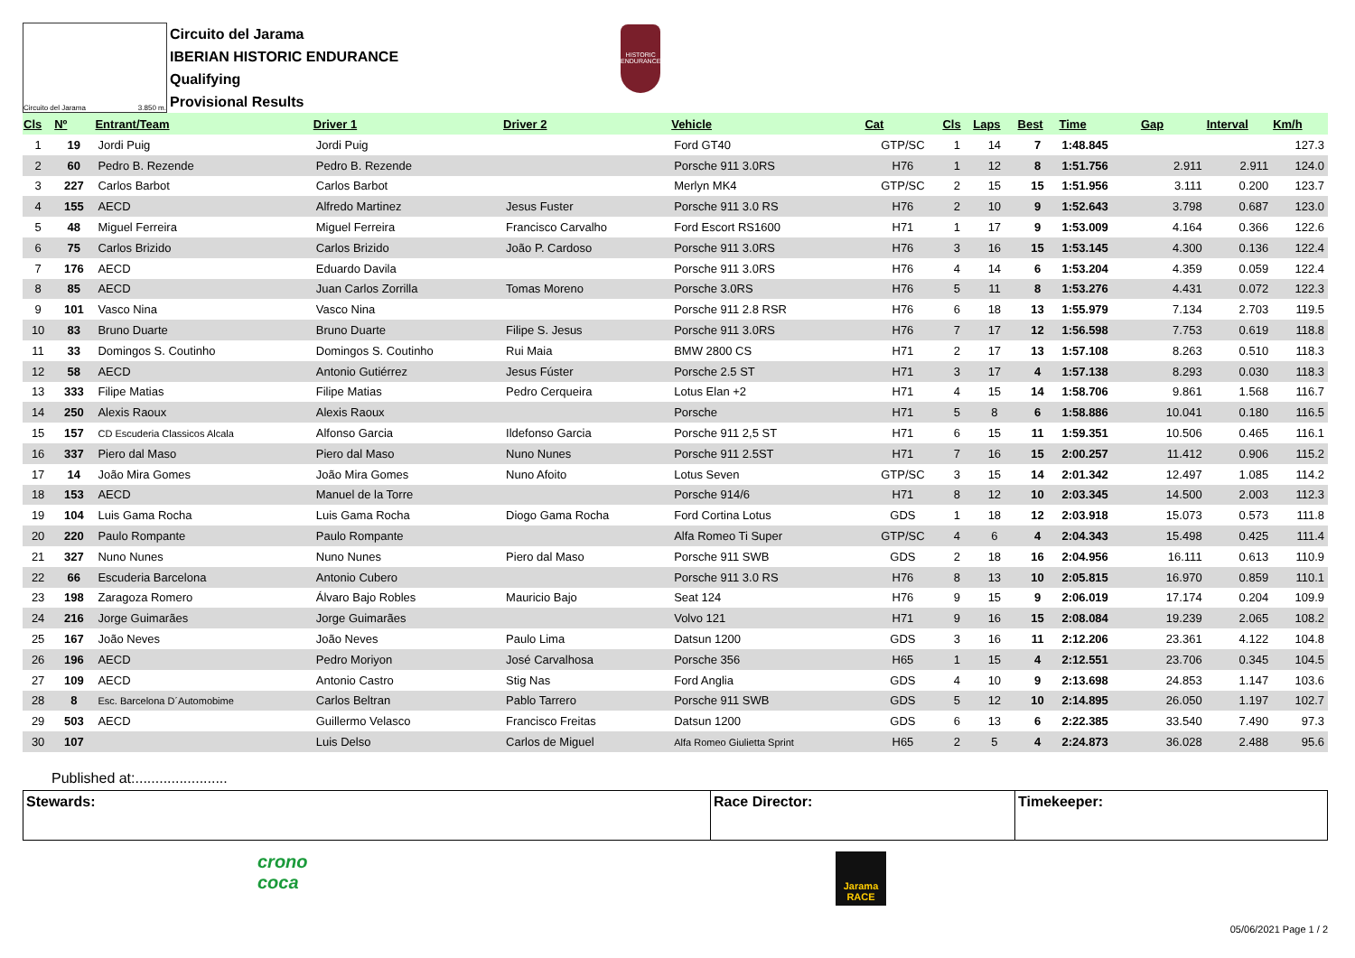Circuito del Jarama 3.850 m.
Circuito del Jarama
IBERIAN HISTORIC ENDURANCE
Qualifying
Provisional Results
HISTORIC ENDURANCE
| Cls | Nº | Entrant/Team | Driver 1 | Driver 2 | Vehicle | Cat | Cls | Laps | Best | Time | Gap | Interval | Km/h |
| --- | --- | --- | --- | --- | --- | --- | --- | --- | --- | --- | --- | --- | --- |
| 1 | 19 | Jordi Puig | Jordi Puig | | Ford GT40 | GTP/SC | 1 | 14 | 7 | 1:48.845 | | | 127.3 |
| 2 | 60 | Pedro B. Rezende | Pedro B. Rezende | | Porsche 911 3.0RS | H76 | 1 | 12 | 8 | 1:51.756 | 2.911 | 2.911 | 124.0 |
| 3 | 227 | Carlos Barbot | Carlos Barbot | | Merlyn MK4 | GTP/SC | 2 | 15 | 15 | 1:51.956 | 3.111 | 0.200 | 123.7 |
| 4 | 155 | AECD | Alfredo Martinez | Jesus Fuster | Porsche 911 3.0 RS | H76 | 2 | 10 | 9 | 1:52.643 | 3.798 | 0.687 | 123.0 |
| 5 | 48 | Miguel Ferreira | Miguel Ferreira | Francisco Carvalho | Ford Escort RS1600 | H71 | 1 | 17 | 9 | 1:53.009 | 4.164 | 0.366 | 122.6 |
| 6 | 75 | Carlos Brizido | Carlos Brizido | João P. Cardoso | Porsche 911 3.0RS | H76 | 3 | 16 | 15 | 1:53.145 | 4.300 | 0.136 | 122.4 |
| 7 | 176 | AECD | Eduardo Davila | | Porsche 911 3.0RS | H76 | 4 | 14 | 6 | 1:53.204 | 4.359 | 0.059 | 122.4 |
| 8 | 85 | AECD | Juan Carlos Zorrilla | Tomas Moreno | Porsche 3.0RS | H76 | 5 | 11 | 8 | 1:53.276 | 4.431 | 0.072 | 122.3 |
| 9 | 101 | Vasco Nina | Vasco Nina | | Porsche 911 2.8 RSR | H76 | 6 | 18 | 13 | 1:55.979 | 7.134 | 2.703 | 119.5 |
| 10 | 83 | Bruno Duarte | Bruno Duarte | Filipe S. Jesus | Porsche 911 3.0RS | H76 | 7 | 17 | 12 | 1:56.598 | 7.753 | 0.619 | 118.8 |
| 11 | 33 | Domingos S. Coutinho | Domingos S. Coutinho | Rui Maia | BMW 2800 CS | H71 | 2 | 17 | 13 | 1:57.108 | 8.263 | 0.510 | 118.3 |
| 12 | 58 | AECD | Antonio Gutiérrez | Jesus Fúster | Porsche 2.5 ST | H71 | 3 | 17 | 4 | 1:57.138 | 8.293 | 0.030 | 118.3 |
| 13 | 333 | Filipe Matias | Filipe Matias | Pedro Cerqueira | Lotus Elan +2 | H71 | 4 | 15 | 14 | 1:58.706 | 9.861 | 1.568 | 116.7 |
| 14 | 250 | Alexis Raoux | Alexis Raoux | | Porsche | H71 | 5 | 8 | 6 | 1:58.886 | 10.041 | 0.180 | 116.5 |
| 15 | 157 | CD Escuderia Classicos Alcala | Alfonso Garcia | Ildefonso Garcia | Porsche 911 2,5 ST | H71 | 6 | 15 | 11 | 1:59.351 | 10.506 | 0.465 | 116.1 |
| 16 | 337 | Piero dal Maso | Piero dal Maso | Nuno Nunes | Porsche 911 2.5ST | H71 | 7 | 16 | 15 | 2:00.257 | 11.412 | 0.906 | 115.2 |
| 17 | 14 | João Mira Gomes | João Mira Gomes | Nuno Afoito | Lotus Seven | GTP/SC | 3 | 15 | 14 | 2:01.342 | 12.497 | 1.085 | 114.2 |
| 18 | 153 | AECD | Manuel de la Torre | | Porsche 914/6 | H71 | 8 | 12 | 10 | 2:03.345 | 14.500 | 2.003 | 112.3 |
| 19 | 104 | Luis Gama Rocha | Luis Gama Rocha | Diogo Gama Rocha | Ford Cortina Lotus | GDS | 1 | 18 | 12 | 2:03.918 | 15.073 | 0.573 | 111.8 |
| 20 | 220 | Paulo Rompante | Paulo Rompante | | Alfa Romeo Ti Super | GTP/SC | 4 | 6 | 4 | 2:04.343 | 15.498 | 0.425 | 111.4 |
| 21 | 327 | Nuno Nunes | Nuno Nunes | Piero dal Maso | Porsche 911 SWB | GDS | 2 | 18 | 16 | 2:04.956 | 16.111 | 0.613 | 110.9 |
| 22 | 66 | Escuderia Barcelona | Antonio Cubero | | Porsche 911 3.0 RS | H76 | 8 | 13 | 10 | 2:05.815 | 16.970 | 0.859 | 110.1 |
| 23 | 198 | Zaragoza Romero | Álvaro Bajo Robles | Mauricio Bajo | Seat 124 | H76 | 9 | 15 | 9 | 2:06.019 | 17.174 | 0.204 | 109.9 |
| 24 | 216 | Jorge Guimarães | Jorge Guimarães | | Volvo 121 | H71 | 9 | 16 | 15 | 2:08.084 | 19.239 | 2.065 | 108.2 |
| 25 | 167 | João Neves | João Neves | Paulo Lima | Datsun 1200 | GDS | 3 | 16 | 11 | 2:12.206 | 23.361 | 4.122 | 104.8 |
| 26 | 196 | AECD | Pedro Moriyon | José Carvalhosa | Porsche 356 | H65 | 1 | 15 | 4 | 2:12.551 | 23.706 | 0.345 | 104.5 |
| 27 | 109 | AECD | Antonio Castro | Stig Nas | Ford Anglia | GDS | 4 | 10 | 9 | 2:13.698 | 24.853 | 1.147 | 103.6 |
| 28 | 8 | Esc. Barcelona D´Automobime | Carlos Beltran | Pablo Tarrero | Porsche 911 SWB | GDS | 5 | 12 | 10 | 2:14.895 | 26.050 | 1.197 | 102.7 |
| 29 | 503 | AECD | Guillermo Velasco | Francisco Freitas | Datsun 1200 | GDS | 6 | 13 | 6 | 2:22.385 | 33.540 | 7.490 | 97.3 |
| 30 | 107 | | Luis Delso | Carlos de Miguel | Alfa Romeo Giulietta Sprint | H65 | 2 | 5 | 4 | 2:24.873 | 36.028 | 2.488 | 95.6 |
Published at:.......................
Stewards: Race Director: Timekeeper:
crono coca
Jarama RACE
05/06/2021 Page 1 / 2